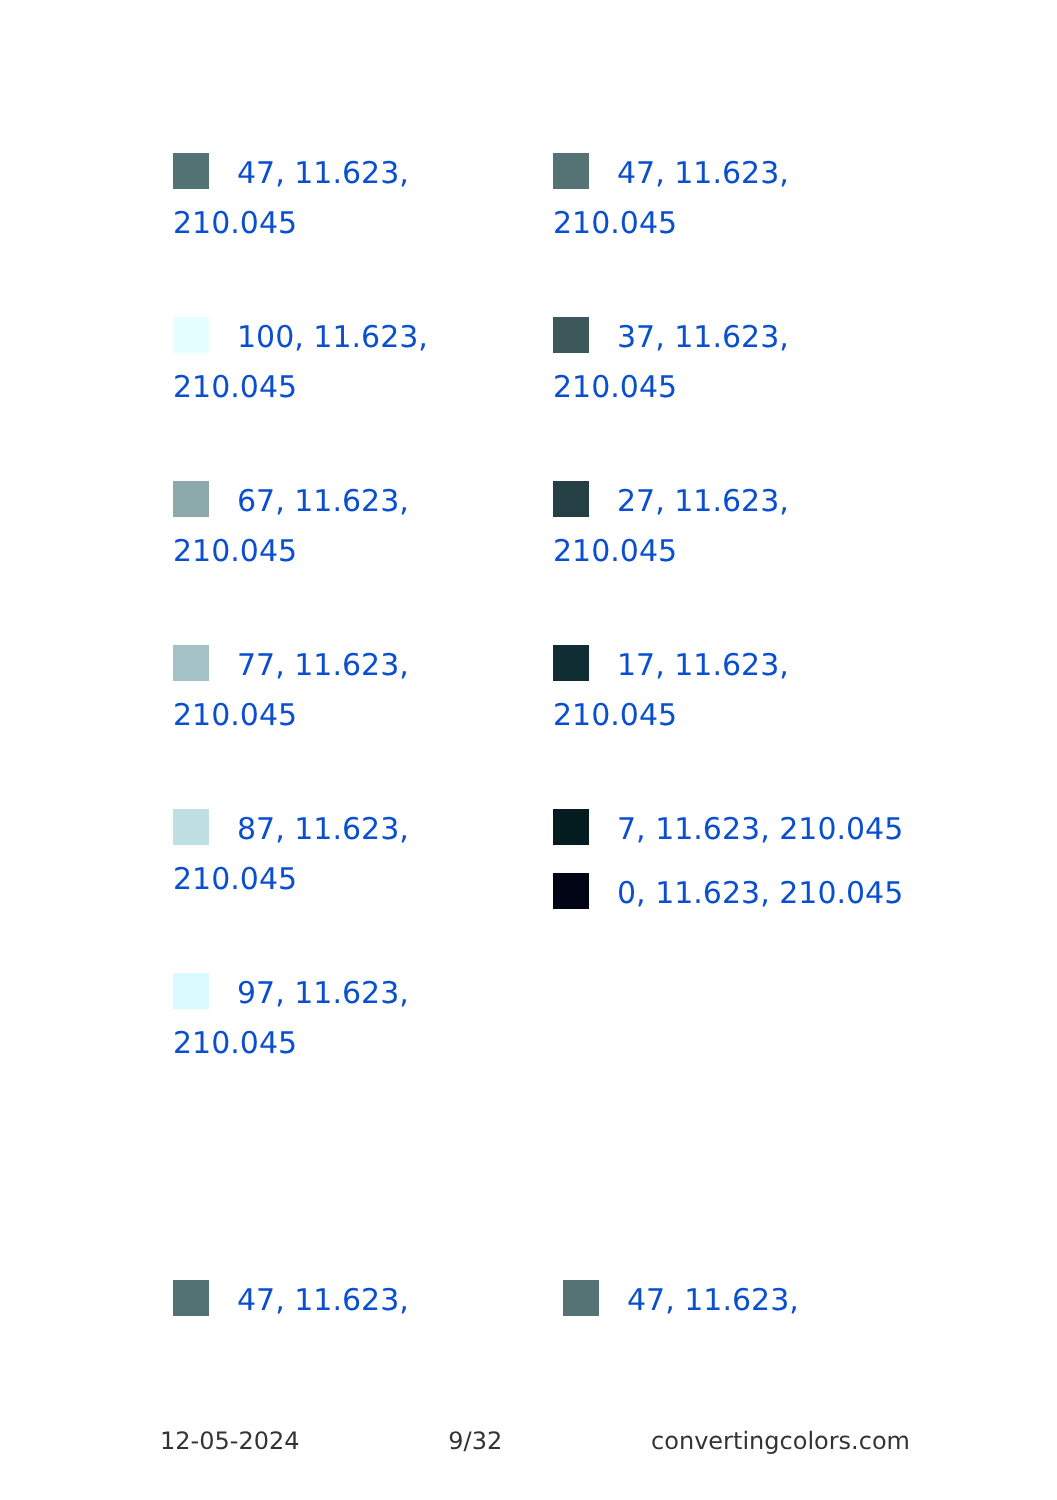47, 11.623, 210.045
100, 11.623, 210.045
67, 11.623, 210.045
77, 11.623, 210.045
87, 11.623, 210.045
97, 11.623, 210.045
47, 11.623, 210.045
37, 11.623, 210.045
27, 11.623, 210.045
17, 11.623, 210.045
7, 11.623, 210.045
0, 11.623, 210.045
47, 11.623, 47, 11.623,
12-05-2024 9/32 convertingcolors.com